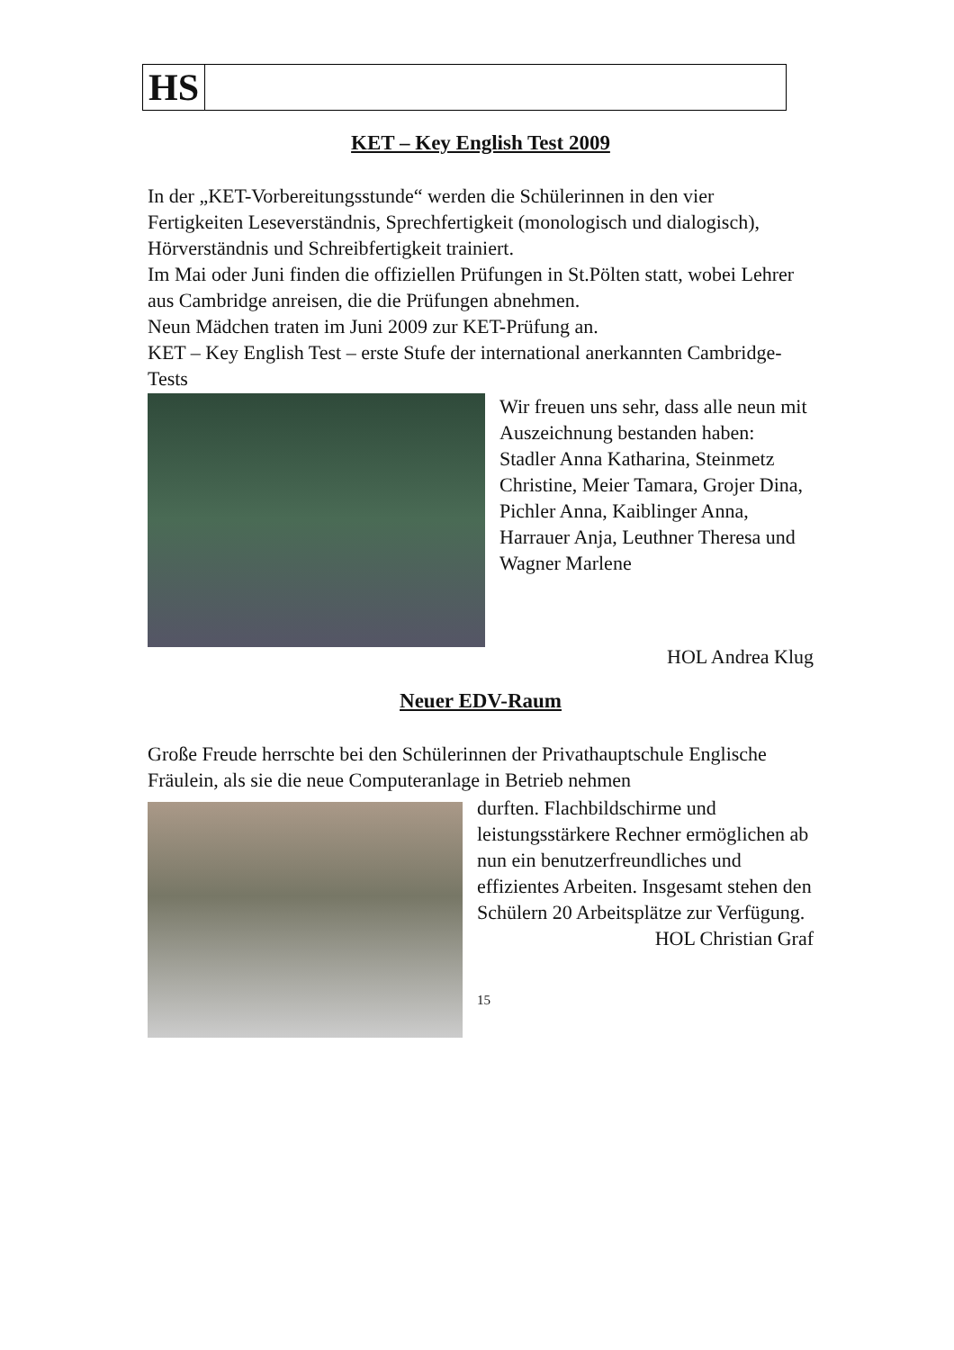HS
KET – Key English Test 2009
In der „KET-Vorbereitungsstunde“ werden die Schülerinnen in den vier Fertigkeiten Leseverständnis, Sprechfertigkeit (monologisch und dialogisch), Hörverständnis und Schreibfertigkeit trainiert.
Im Mai oder Juni finden die offiziellen Prüfungen in St.Pölten statt, wobei Lehrer aus Cambridge anreisen, die die Prüfungen abnehmen.
Neun Mädchen traten im Juni 2009 zur KET-Prüfung an.
KET – Key English Test – erste Stufe der international anerkannten Cambridge-Tests
Wir freuen uns sehr, dass alle neun mit Auszeichnung bestanden haben:
Stadler Anna Katharina, Steinmetz Christine, Meier Tamara, Grojer Dina, Pichler Anna, Kaiblinger Anna, Harrauer Anja, Leuthner Theresa und Wagner Marlene
HOL Andrea Klug
Neuer EDV-Raum
Große Freude herrschte bei den Schülerinnen der Privathauptschule Englische Fräulein, als sie die neue Computeranlage in Betrieb nehmen
durften. Flachbildschirme und leistungsstärkere Rechner ermöglichen ab nun ein benutzerfreundliches und effizientes Arbeiten. Insgesamt stehen den Schülern 20 Arbeitsplätze zur Verfügung.
HOL Christian Graf
15